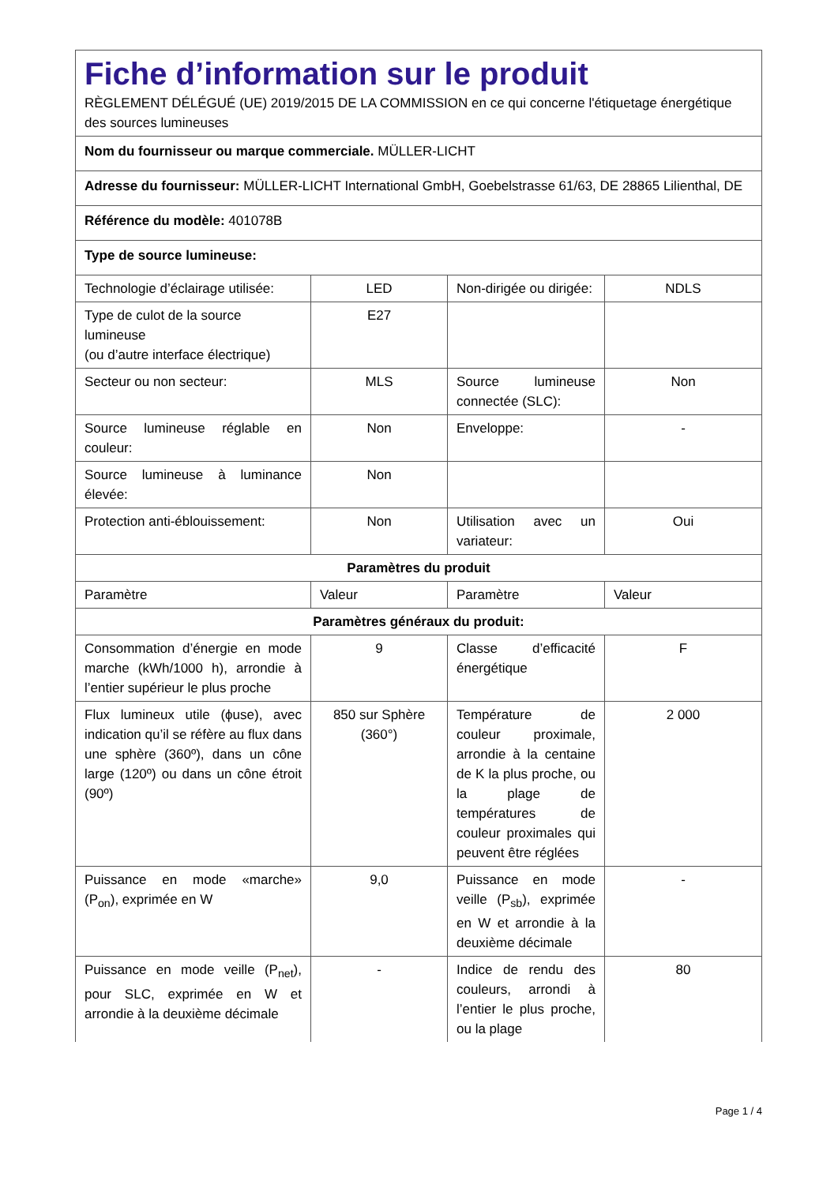| Fiche d’information sur le produit RÈGLEMENT DÉLÉGUÉ (UE) 2019/2015 DE LA COMMISSION en ce qui concerne l'étiquetage énergétique des sources lumineuses | | | |
| Nom du fournisseur ou marque commerciale. MÜLLER-LICHT | | | |
| Adresse du fournisseur: MÜLLER-LICHT International GmbH, Goebelstrasse 61/63, DE 28865 Lilienthal, DE | | | |
| Référence du modèle: 401078B | | | |
| Type de source lumineuse: | | | |
| Technologie d’éclairage utilisée: | LED | Non-dirigée ou dirigée: | NDLS |
| Type de culot de la source lumineuse (ou d’autre interface électrique) | E27 | | |
| Secteur ou non secteur: | MLS | Source lumineuse connectée (SLC): | Non |
| Source lumineuse réglable en couleur: | Non | Enveloppe: | - |
| Source lumineuse à luminance élevée: | Non | | |
| Protection anti-éblouissement: | Non | Utilisation avec un variateur: | Oui |
| Paramètres du produit | | | |
| Paramètre | Valeur | Paramètre | Valeur |
| Paramètres généraux du produit: | | | |
| Consommation d’énergie en mode marche (kWh/1000 h), arrondie à l’entier supérieur le plus proche | 9 | Classe d’efficacité énergétique | F |
| Flux lumineux utile (ϕuse), avec indication qu’il se réfère au flux dans une sphère (360º), dans un cône large (120º) ou dans un cône étroit (90º) | 850 sur Sphère (360°) | Température de couleur proximale, arrondie à la centaine de K la plus proche, ou la plage de températures de couleur proximales qui peuvent être réglées | 2 000 |
| Puissance en mode «marche» (P<sub>on</sub>), exprimée en W | 9,0 | Puissance en mode veille (P<sub>sb</sub>), exprimée en W et arrondie à la deuxième décimale | - |
| Puissance en mode veille (P<sub>net</sub>), pour SLC, exprimée en W et arrondie à la deuxième décimale | - | Indice de rendu des couleurs, arrondi à l’entier le plus proche, ou la plage | 80 |
Page 1 / 4